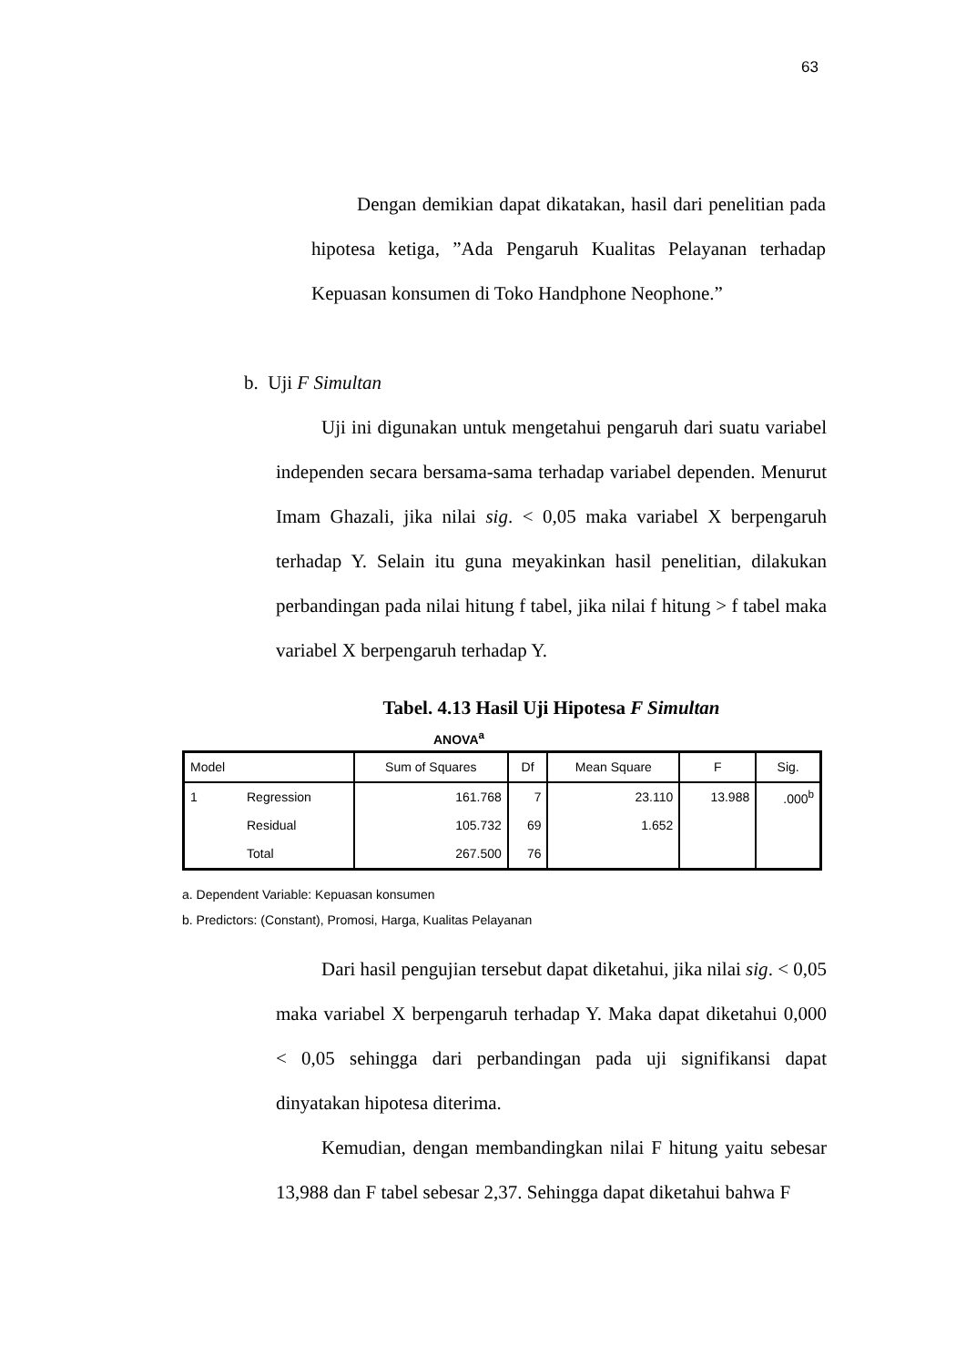63
Dengan demikian dapat dikatakan, hasil dari penelitian pada hipotesa ketiga, ”Ada Pengaruh Kualitas Pelayanan terhadap Kepuasan konsumen di Toko Handphone Neophone.”
b. Uji F Simultan
Uji ini digunakan untuk mengetahui pengaruh dari suatu variabel independen secara bersama-sama terhadap variabel dependen. Menurut Imam Ghazali, jika nilai sig. < 0,05 maka variabel X berpengaruh terhadap Y. Selain itu guna meyakinkan hasil penelitian, dilakukan perbandingan pada nilai hitung f tabel, jika nilai f hitung > f tabel maka variabel X berpengaruh terhadap Y.
Tabel. 4.13 Hasil Uji Hipotesa F Simultan
ANOVA<sup>a</sup>
| Model | | Sum of Squares | Df | Mean Square | F | Sig. |
| --- | --- | --- | --- | --- | --- | --- |
| 1 | Regression | 161.768 | 7 | 23.110 | 13.988 | .000<sup>b</sup> |
| | Residual | 105.732 | 69 | 1.652 | | |
| | Total | 267.500 | 76 | | | |
a. Dependent Variable: Kepuasan konsumen
b. Predictors: (Constant), Promosi, Harga, Kualitas Pelayanan
Dari hasil pengujian tersebut dapat diketahui, jika nilai sig. < 0,05 maka variabel X berpengaruh terhadap Y. Maka dapat diketahui 0,000 < 0,05 sehingga dari perbandingan pada uji signifikansi dapat dinyatakan hipotesa diterima.
Kemudian, dengan membandingkan nilai F hitung yaitu sebesar 13,988 dan F tabel sebesar 2,37. Sehingga dapat diketahui bahwa F